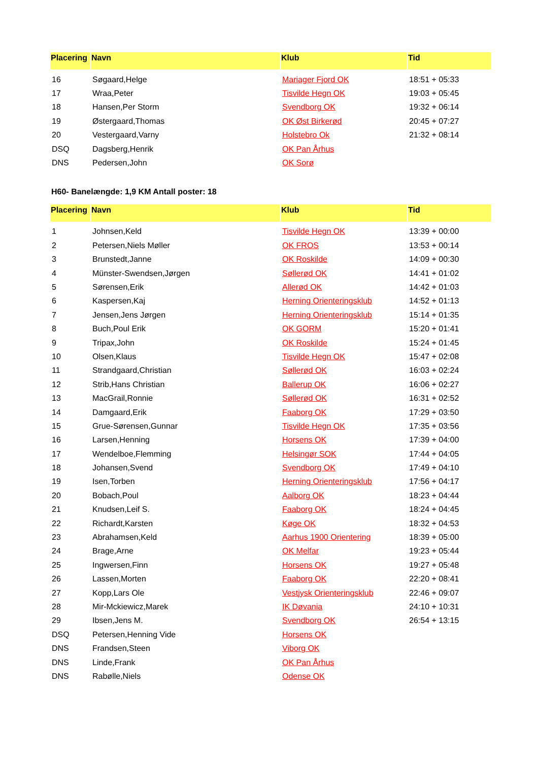| Placering | Navn | Klub | Tid |
| --- | --- | --- | --- |
| 16 | Søgaard,Helge | Mariager Fjord OK | 18:51 + 05:33 |
| 17 | Wraa,Peter | Tisvilde Hegn OK | 19:03 + 05:45 |
| 18 | Hansen,Per Storm | Svendborg OK | 19:32 + 06:14 |
| 19 | Østergaard,Thomas | OK Øst Birkerød | 20:45 + 07:27 |
| 20 | Vestergaard,Varny | Holstebro Ok | 21:32 + 08:14 |
| DSQ | Dagsberg,Henrik | OK Pan Århus | |
| DNS | Pedersen,John | OK Sorø | |
H60- Banelængde: 1,9 KM Antall poster: 18
| Placering | Navn | Klub | Tid |
| --- | --- | --- | --- |
| 1 | Johnsen,Keld | Tisvilde Hegn OK | 13:39 + 00:00 |
| 2 | Petersen,Niels Møller | OK FROS | 13:53 + 00:14 |
| 3 | Brunstedt,Janne | OK Roskilde | 14:09 + 00:30 |
| 4 | Münster-Swendsen,Jørgen | Søllerød OK | 14:41 + 01:02 |
| 5 | Sørensen,Erik | Allerød OK | 14:42 + 01:03 |
| 6 | Kaspersen,Kaj | Herning Orienteringsklub | 14:52 + 01:13 |
| 7 | Jensen,Jens Jørgen | Herning Orienteringsklub | 15:14 + 01:35 |
| 8 | Buch,Poul Erik | OK GORM | 15:20 + 01:41 |
| 9 | Tripax,John | OK Roskilde | 15:24 + 01:45 |
| 10 | Olsen,Klaus | Tisvilde Hegn OK | 15:47 + 02:08 |
| 11 | Strandgaard,Christian | Søllerød OK | 16:03 + 02:24 |
| 12 | Strib,Hans Christian | Ballerup OK | 16:06 + 02:27 |
| 13 | MacGrail,Ronnie | Søllerød OK | 16:31 + 02:52 |
| 14 | Damgaard,Erik | Faaborg OK | 17:29 + 03:50 |
| 15 | Grue-Sørensen,Gunnar | Tisvilde Hegn OK | 17:35 + 03:56 |
| 16 | Larsen,Henning | Horsens OK | 17:39 + 04:00 |
| 17 | Wendelboe,Flemming | Helsingør SOK | 17:44 + 04:05 |
| 18 | Johansen,Svend | Svendborg OK | 17:49 + 04:10 |
| 19 | Isen,Torben | Herning Orienteringsklub | 17:56 + 04:17 |
| 20 | Bobach,Poul | Aalborg OK | 18:23 + 04:44 |
| 21 | Knudsen,Leif S. | Faaborg OK | 18:24 + 04:45 |
| 22 | Richardt,Karsten | Køge OK | 18:32 + 04:53 |
| 23 | Abrahamsen,Keld | Aarhus 1900 Orientering | 18:39 + 05:00 |
| 24 | Brage,Arne | OK Melfar | 19:23 + 05:44 |
| 25 | Ingwersen,Finn | Horsens OK | 19:27 + 05:48 |
| 26 | Lassen,Morten | Faaborg OK | 22:20 + 08:41 |
| 27 | Kopp,Lars Ole | Vestjysk Orienteringsklub | 22:46 + 09:07 |
| 28 | Mir-Mckiewicz,Marek | IK Døvania | 24:10 + 10:31 |
| 29 | Ibsen,Jens M. | Svendborg OK | 26:54 + 13:15 |
| DSQ | Petersen,Henning Vide | Horsens OK | |
| DNS | Frandsen,Steen | Viborg OK | |
| DNS | Linde,Frank | OK Pan Århus | |
| DNS | Rabølle,Niels | Odense OK | |